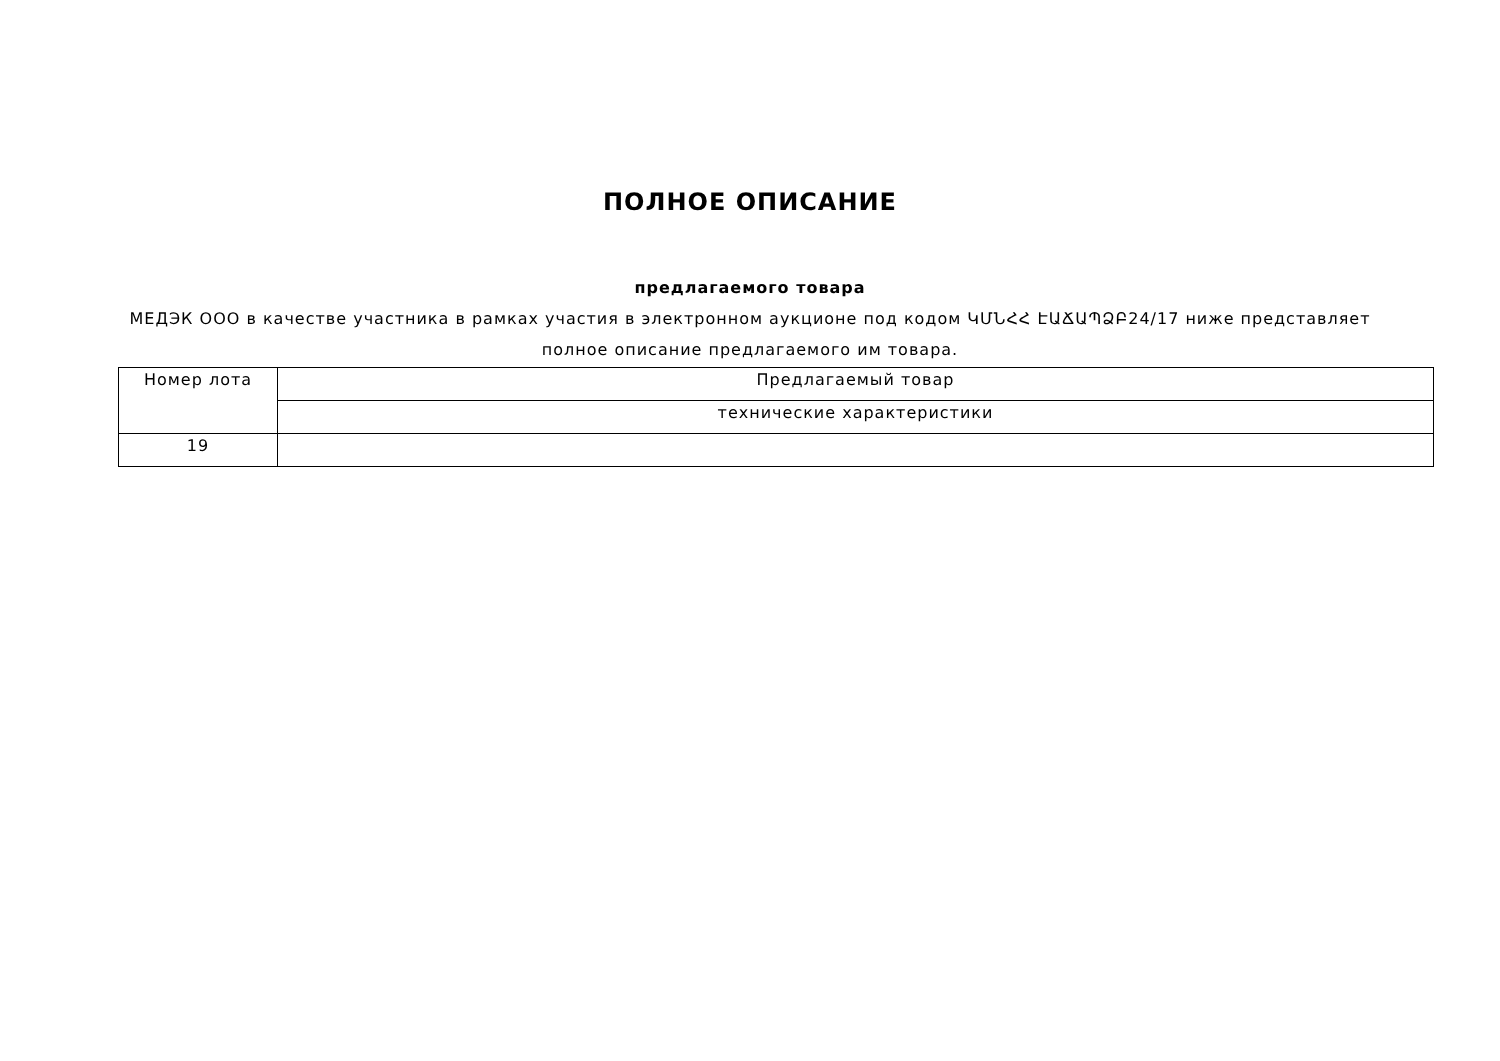ПОЛНОЕ ОПИСАНИЕ
предлагаемого товара
МЕДЭК ООО в качестве участника в рамках участия в электронном аукционе под кодом ԿՄՆՀՀ ԷԱՃԱՊՁԲ24/17 ниже представляет полное описание предлагаемого им товара.
| Номер лота | Предлагаемый товар |
| --- | --- |
| | технические характеристики |
| 19 | |